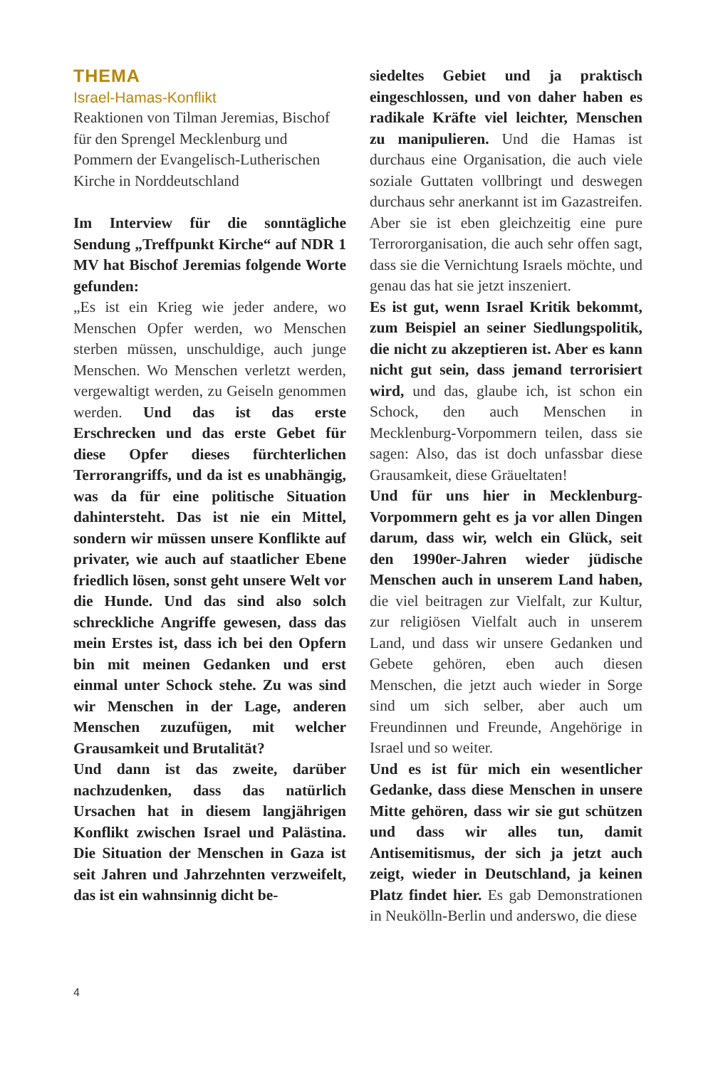THEMA
Israel-Hamas-Konflikt
Reaktionen von Tilman Jeremias, Bischof für den Sprengel Mecklenburg und Pommern der Evangelisch-Lutherischen Kirche in Norddeutschland
Im Interview für die sonntägliche Sendung „Treffpunkt Kirche“ auf NDR 1 MV hat Bischof Jeremias folgende Worte gefunden:
„Es ist ein Krieg wie jeder andere, wo Menschen Opfer werden, wo Menschen sterben müssen, unschuldige, auch junge Menschen. Wo Menschen verletzt werden, vergewaltigt werden, zu Geiseln genommen werden. Und das ist das erste Erschrecken und das erste Gebet für diese Opfer dieses fürchterlichen Terrorangriffs, und da ist es unabhängig, was da für eine politische Situation dahintersteht. Das ist nie ein Mittel, sondern wir müssen unsere Konflikte auf privater, wie auch auf staatlicher Ebene friedlich lösen, sonst geht unsere Welt vor die Hunde. Und das sind also solch schreckliche Angriffe gewesen, dass das mein Erstes ist, dass ich bei den Opfern bin mit meinen Gedanken und erst einmal unter Schock stehe. Zu was sind wir Menschen in der Lage, anderen Menschen zuzufügen, mit welcher Grausamkeit und Brutalität?
Und dann ist das zweite, darüber nachzudenken, dass das natürlich Ursachen hat in diesem langjährigen Konflikt zwischen Israel und Palästina. Die Situation der Menschen in Gaza ist seit Jahren und Jahrzehnten verzweifelt, das ist ein wahnsinnig dicht be-
siedeltes Gebiet und ja praktisch eingeschlossen, und von daher haben es radikale Kräfte viel leichter, Menschen zu manipulieren. Und die Hamas ist durchaus eine Organisation, die auch viele soziale Guttaten vollbringt und deswegen durchaus sehr anerkannt ist im Gazastreifen. Aber sie ist eben gleichzeitig eine pure Terrororganisation, die auch sehr offen sagt, dass sie die Vernichtung Israels möchte, und genau das hat sie jetzt inszeniert.
Es ist gut, wenn Israel Kritik bekommt, zum Beispiel an seiner Siedlungspolitik, die nicht zu akzeptieren ist. Aber es kann nicht gut sein, dass jemand terrorisiert wird, und das, glaube ich, ist schon ein Schock, den auch Menschen in Mecklenburg-Vorpommern teilen, dass sie sagen: Also, das ist doch unfassbar diese Grausamkeit, diese Gräueltaten!
Und für uns hier in Mecklenburg-Vorpommern geht es ja vor allen Dingen darum, dass wir, welch ein Glück, seit den 1990er-Jahren wieder jüdische Menschen auch in unserem Land haben, die viel beitragen zur Vielfalt, zur Kultur, zur religiösen Vielfalt auch in unserem Land, und dass wir unsere Gedanken und Gebete gehören, eben auch diesen Menschen, die jetzt auch wieder in Sorge sind um sich selber, aber auch um Freundinnen und Freunde, Angehörige in Israel und so weiter.
Und es ist für mich ein wesentlicher Gedanke, dass diese Menschen in unsere Mitte gehören, dass wir sie gut schützen und dass wir alles tun, damit Antisemitismus, der sich ja jetzt auch zeigt, wieder in Deutschland, ja keinen Platz findet hier. Es gab Demonstrationen in Neukölln-Berlin und anderswo, die diese
4